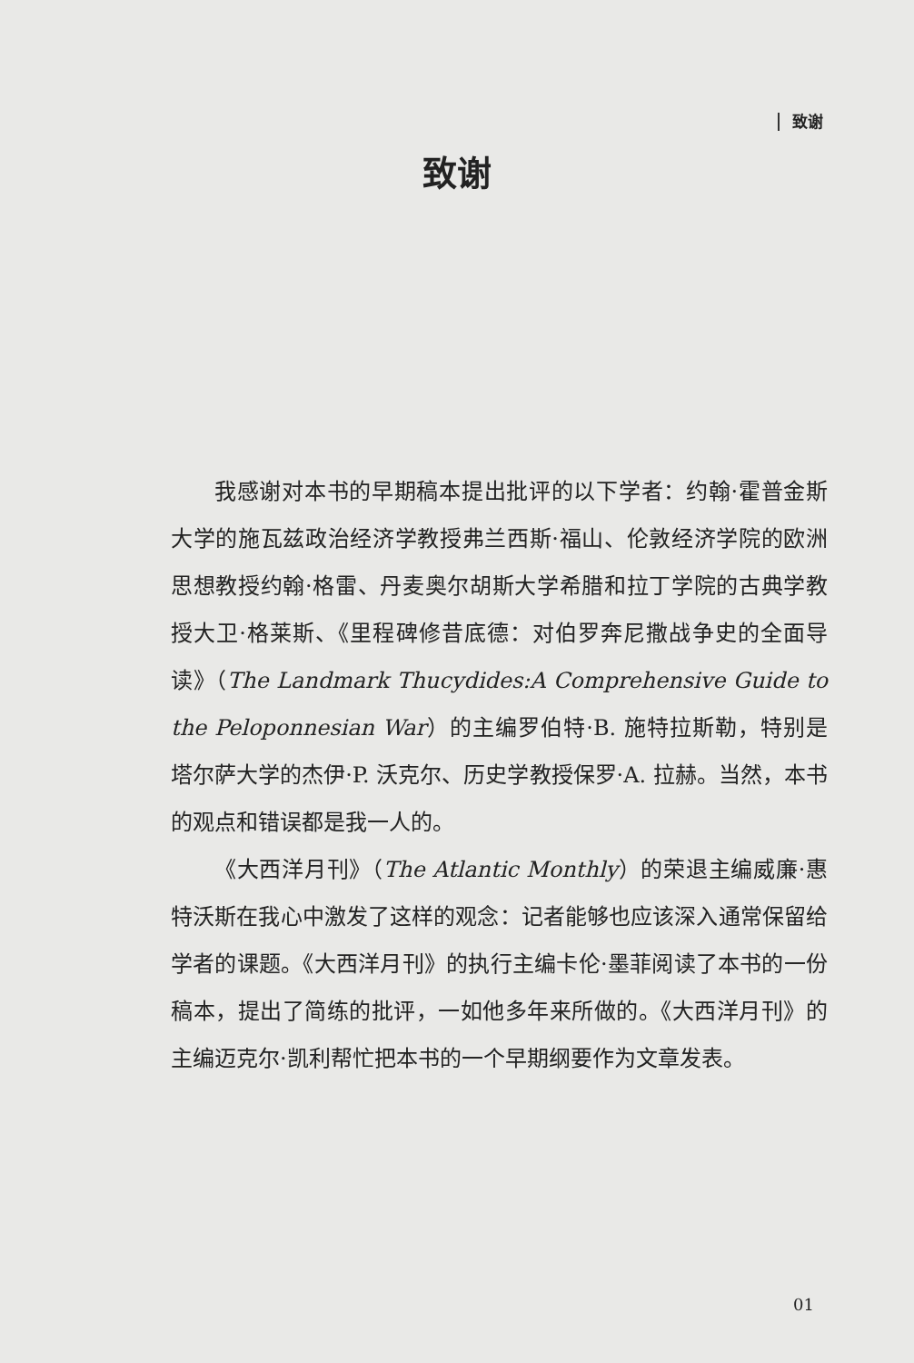致谢
致谢
我感谢对本书的早期稿本提出批评的以下学者：约翰·霍普金斯大学的施瓦兹政治经济学教授弗兰西斯·福山、伦敦经济学院的欧洲思想教授约翰·格雷、丹麦奥尔胡斯大学希腊和拉丁学院的古典学教授大卫·格莱斯、《里程碑修昔底德：对伯罗奔尼撒战争史的全面导读》（The Landmark Thucydides:A Comprehensive Guide to the Peloponnesian War）的主编罗伯特·B. 施特拉斯勒，特别是塔尔萨大学的杰伊·P. 沃克尔、历史学教授保罗·A. 拉赫。当然，本书的观点和错误都是我一人的。
《大西洋月刊》（The Atlantic Monthly）的荣退主编威廉·惠特沃斯在我心中激发了这样的观念：记者能够也应该深入通常保留给学者的课题。《大西洋月刊》的执行主编卡伦·墨菲阅读了本书的一份稿本，提出了简练的批评，一如他多年来所做的。《大西洋月刊》的主编迈克尔·凯利帮忙把本书的一个早期纲要作为文章发表。
01